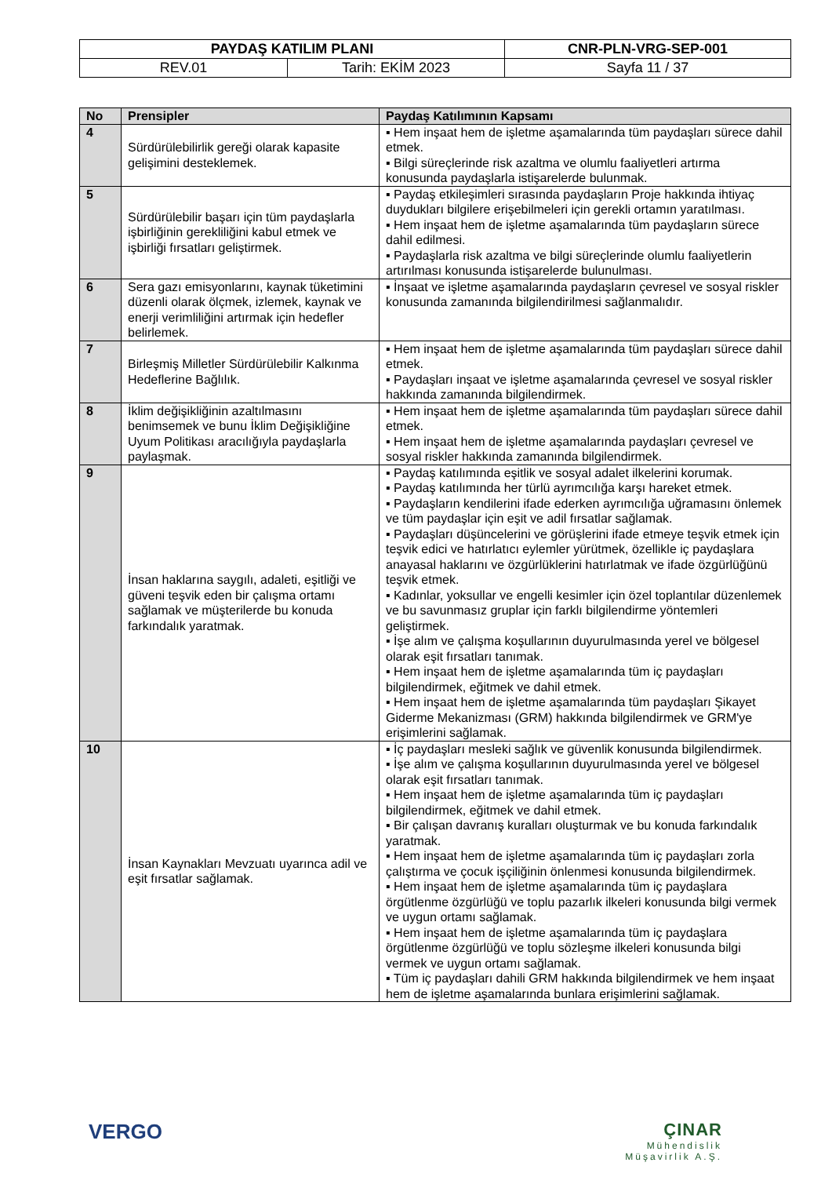| PAYDAŞ KATILIM PLANI | | CNR-PLN-VRG-SEP-001 |
| REV.01 | Tarih: EKİM 2023 | Sayfa 11 / 37 |
| No | Prensipler | Paydaş Katılımının Kapsamı |
| --- | --- | --- |
| 4 | Sürdürülebilirlik gereği olarak kapasite gelişimini desteklemek. | ▪ Hem inşaat hem de işletme aşamalarında tüm paydaşları sürece dahil etmek. ▪ Bilgi süreçlerinde risk azaltma ve olumlu faaliyetleri artırma konusunda paydaşlarla istişarelerde bulunmak. |
| 5 | Sürdürülebilir başarı için tüm paydaşlarla işbirliğinin gerekliliğini kabul etmek ve işbirliği fırsatları geliştirmek. | ▪ Paydaş etkileşimleri sırasında paydaşların Proje hakkında ihtiyaç duydukları bilgilere erişebilmeleri için gerekli ortamın yaratılması. ▪ Hem inşaat hem de işletme aşamalarında tüm paydaşların sürece dahil edilmesi. ▪ Paydaşlarla risk azaltma ve bilgi süreçlerinde olumlu faaliyetlerin artırılması konusunda istişarelerde bulunulması. |
| 6 | Sera gazı emisyonlarını, kaynak tüketimini düzenli olarak ölçmek, izlemek, kaynak ve enerji verimliliğini artırmak için hedefler belirlemek. | ▪ İnşaat ve işletme aşamalarında paydaşların çevresel ve sosyal riskler konusunda zamanında bilgilendirilmesi sağlanmalıdır. |
| 7 | Birleşmiş Milletler Sürdürülebilir Kalkınma Hedeflerine Bağlılık. | ▪ Hem inşaat hem de işletme aşamalarında tüm paydaşları sürece dahil etmek. ▪ Paydaşları inşaat ve işletme aşamalarında çevresel ve sosyal riskler hakkında zamanında bilgilendirmek. |
| 8 | İklim değişikliğinin azaltılmasını benimsemek ve bunu İklim Değişikliğine Uyum Politikası aracılığıyla paydaşlarla paylaşmak. | ▪ Hem inşaat hem de işletme aşamalarında tüm paydaşları sürece dahil etmek. ▪ Hem inşaat hem de işletme aşamalarında paydaşları çevresel ve sosyal riskler hakkında zamanında bilgilendirmek. |
| 9 | İnsan haklarına saygılı, adaleti, eşitliği ve güveni teşvik eden bir çalışma ortamı sağlamak ve müşterilerde bu konuda farkındalık yaratmak. | ▪ Paydaş katılımında eşitlik ve sosyal adalet ilkelerini korumak. ▪ Paydaş katılımında her türlü ayrımcılığa karşı hareket etmek. ▪ Paydaşların kendilerini ifade ederken ayrımcılığa uğramasını önlemek ve tüm paydaşlar için eşit ve adil fırsatlar sağlamak. ▪ Paydaşları düşüncelerini ve görüşlerini ifade etmeye teşvik etmek için teşvik edici ve hatırlatıcı eylemler yürütmek, özellikle iç paydaşlara anayasal haklarını ve özgürlüklerini hatırlatmak ve ifade özgürlüğünü teşvik etmek. ▪ Kadınlar, yoksullar ve engelli kesimler için özel toplantılar düzenlemek ve bu savunmasız gruplar için farklı bilgilendirme yöntemleri geliştirmek. ▪ İşe alım ve çalışma koşullarının duyurulmasında yerel ve bölgesel olarak eşit fırsatları tanımak. ▪ Hem inşaat hem de işletme aşamalarında tüm iç paydaşları bilgilendirmek, eğitmek ve dahil etmek. ▪ Hem inşaat hem de işletme aşamalarında tüm paydaşları Şikayet Giderme Mekanizması (GRM) hakkında bilgilendirmek ve GRM'ye erişimlerini sağlamak. |
| 10 | İnsan Kaynakları Mevzuatı uyarınca adil ve eşit fırsatlar sağlamak. | ▪ İç paydaşları mesleki sağlık ve güvenlik konusunda bilgilendirmek. ▪ İşe alım ve çalışma koşullarının duyurulmasında yerel ve bölgesel olarak eşit fırsatları tanımak. ▪ Hem inşaat hem de işletme aşamalarında tüm iç paydaşları bilgilendirmek, eğitmek ve dahil etmek. ▪ Bir çalışan davranış kuralları oluşturmak ve bu konuda farkındalık yaratmak. ▪ Hem inşaat hem de işletme aşamalarında tüm iç paydaşları zorla çalıştırma ve çocuk işçiliğinin önlenmesi konusunda bilgilendirmek. ▪ Hem inşaat hem de işletme aşamalarında tüm iç paydaşlara örgütlenme özgürlüğü ve toplu pazarlık ilkeleri konusunda bilgi vermek ve uygun ortamı sağlamak. ▪ Hem inşaat hem de işletme aşamalarında tüm iç paydaşlara örgütlenme özgürlüğü ve toplu sözleşme ilkeleri konusunda bilgi vermek ve uygun ortamı sağlamak. ▪ Tüm iç paydaşları dahili GRM hakkında bilgilendirmek ve hem inşaat hem de işletme aşamalarında bunlara erişimlerini sağlamak. |
VERGO
ÇINAR
Mühendislik
Müşavirlik A.Ş.